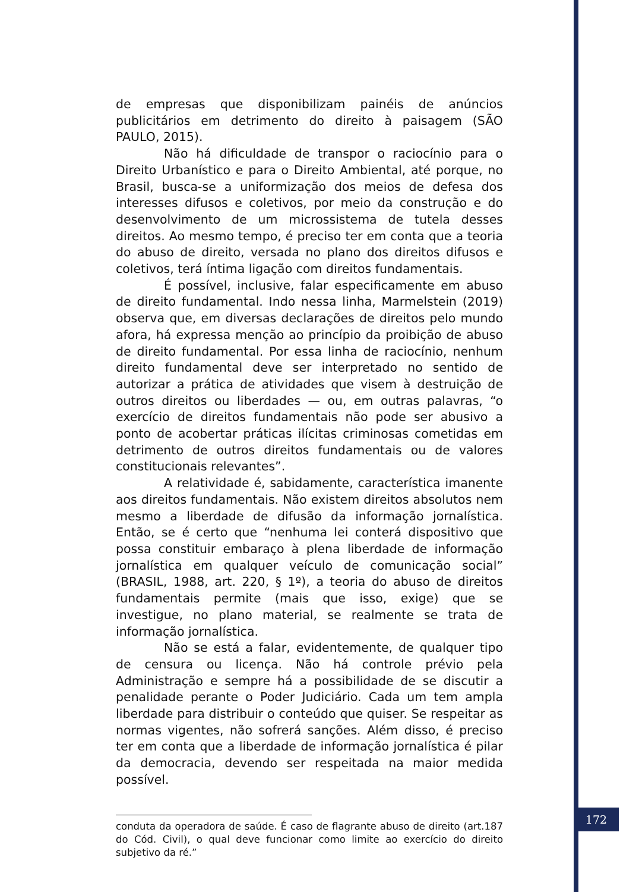de empresas que disponibilizam painéis de anúncios publicitários em detrimento do direito à paisagem (SÃO PAULO, 2015).
Não há dificuldade de transpor o raciocínio para o Direito Urbanístico e para o Direito Ambiental, até porque, no Brasil, busca-se a uniformização dos meios de defesa dos interesses difusos e coletivos, por meio da construção e do desenvolvimento de um microssistema de tutela desses direitos. Ao mesmo tempo, é preciso ter em conta que a teoria do abuso de direito, versada no plano dos direitos difusos e coletivos, terá íntima ligação com direitos fundamentais.
É possível, inclusive, falar especificamente em abuso de direito fundamental. Indo nessa linha, Marmelstein (2019) observa que, em diversas declarações de direitos pelo mundo afora, há expressa menção ao princípio da proibição de abuso de direito fundamental. Por essa linha de raciocínio, nenhum direito fundamental deve ser interpretado no sentido de autorizar a prática de atividades que visem à destruição de outros direitos ou liberdades — ou, em outras palavras, “o exercício de direitos fundamentais não pode ser abusivo a ponto de acobertar práticas ilícitas criminosas cometidas em detrimento de outros direitos fundamentais ou de valores constitucionais relevantes”.
A relatividade é, sabidamente, característica imanente aos direitos fundamentais. Não existem direitos absolutos nem mesmo a liberdade de difusão da informação jornalística. Então, se é certo que “nenhuma lei conterá dispositivo que possa constituir embaraço à plena liberdade de informação jornalística em qualquer veículo de comunicação social” (BRASIL, 1988, art. 220, § 1º), a teoria do abuso de direitos fundamentais permite (mais que isso, exige) que se investigue, no plano material, se realmente se trata de informação jornalística.
Não se está a falar, evidentemente, de qualquer tipo de censura ou licença. Não há controle prévio pela Administração e sempre há a possibilidade de se discutir a penalidade perante o Poder Judiciário. Cada um tem ampla liberdade para distribuir o conteúdo que quiser. Se respeitar as normas vigentes, não sofrerá sanções. Além disso, é preciso ter em conta que a liberdade de informação jornalística é pilar da democracia, devendo ser respeitada na maior medida possível.
conduta da operadora de saúde. É caso de flagrante abuso de direito (art.187 do Cód. Civil), o qual deve funcionar como limite ao exercício do direito subjetivo da ré.”
172